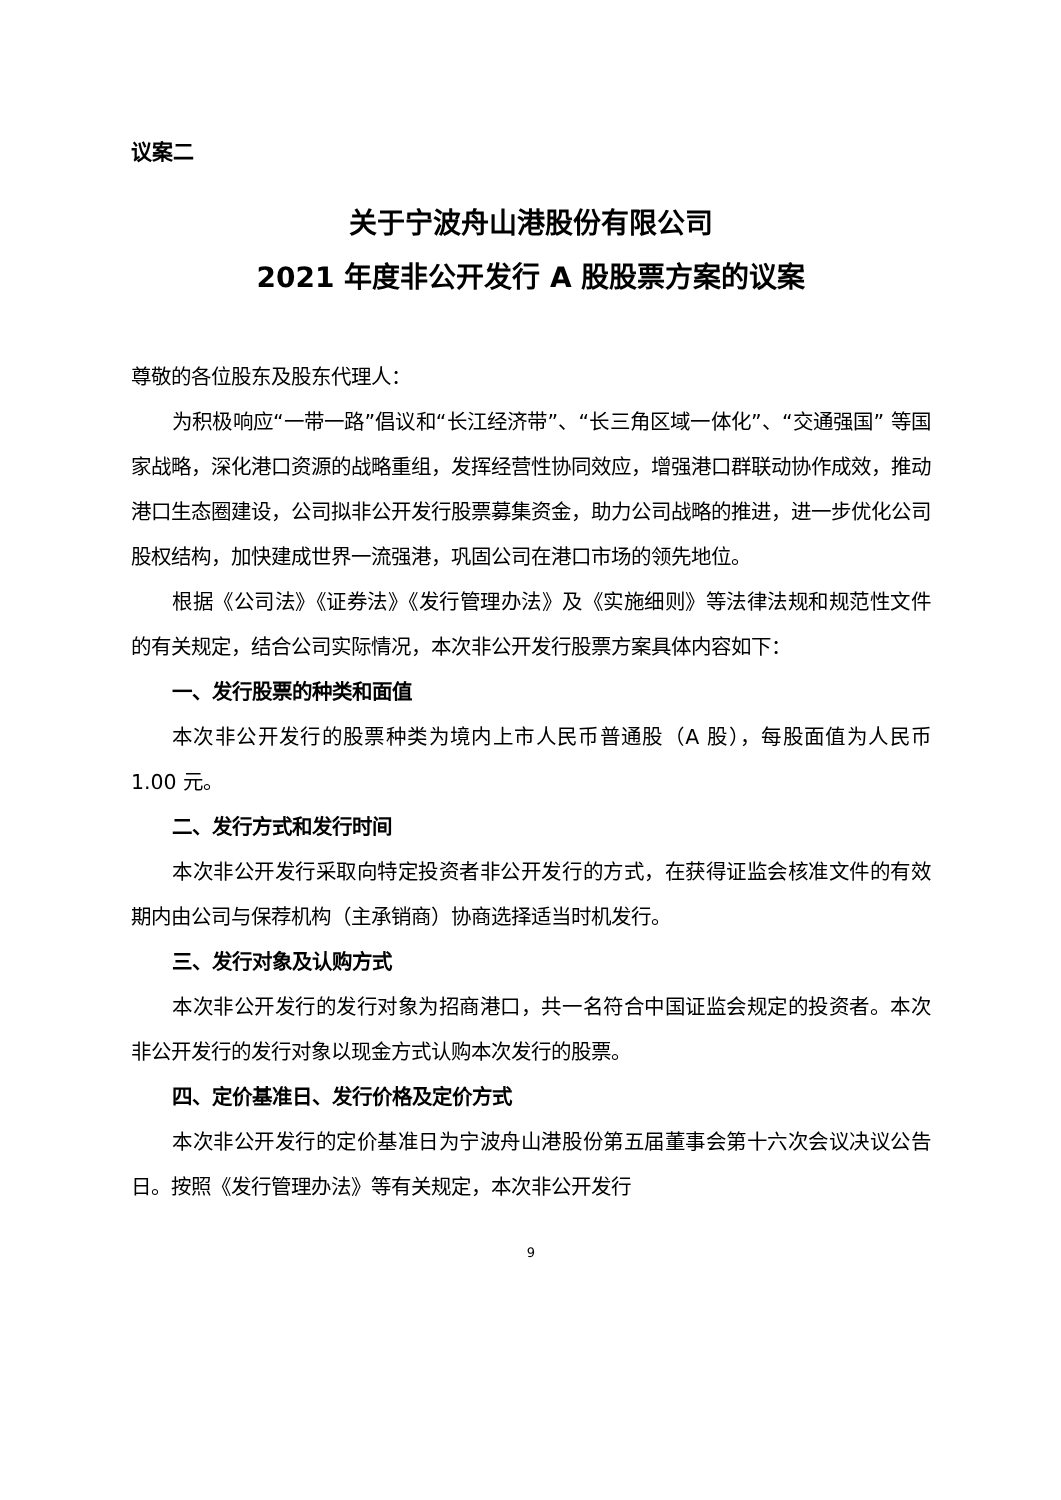议案二
关于宁波舟山港股份有限公司
2021 年度非公开发行 A 股股票方案的议案
尊敬的各位股东及股东代理人：
为积极响应“一带一路”倡议和“长江经济带”、“长三角区域一体化”、“交通强国” 等国家战略，深化港口资源的战略重组，发挥经营性协同效应，增强港口群联动协作成效，推动港口生态圈建设，公司拟非公开发行股票募集资金，助力公司战略的推进，进一步优化公司股权结构，加快建成世界一流强港，巩固公司在港口市场的领先地位。
根据《公司法》《证券法》《发行管理办法》及《实施细则》等法律法规和规范性文件的有关规定，结合公司实际情况，本次非公开发行股票方案具体内容如下：
一、发行股票的种类和面值
本次非公开发行的股票种类为境内上市人民币普通股（A 股），每股面值为人民币 1.00 元。
二、发行方式和发行时间
本次非公开发行采取向特定投资者非公开发行的方式，在获得证监会核准文件的有效期内由公司与保荐机构（主承销商）协商选择适当时机发行。
三、发行对象及认购方式
本次非公开发行的发行对象为招商港口，共一名符合中国证监会规定的投资者。本次非公开发行的发行对象以现金方式认购本次发行的股票。
四、定价基准日、发行价格及定价方式
本次非公开发行的定价基准日为宁波舟山港股份第五届董事会第十六次会议决议公告日。按照《发行管理办法》等有关规定，本次非公开发行
9